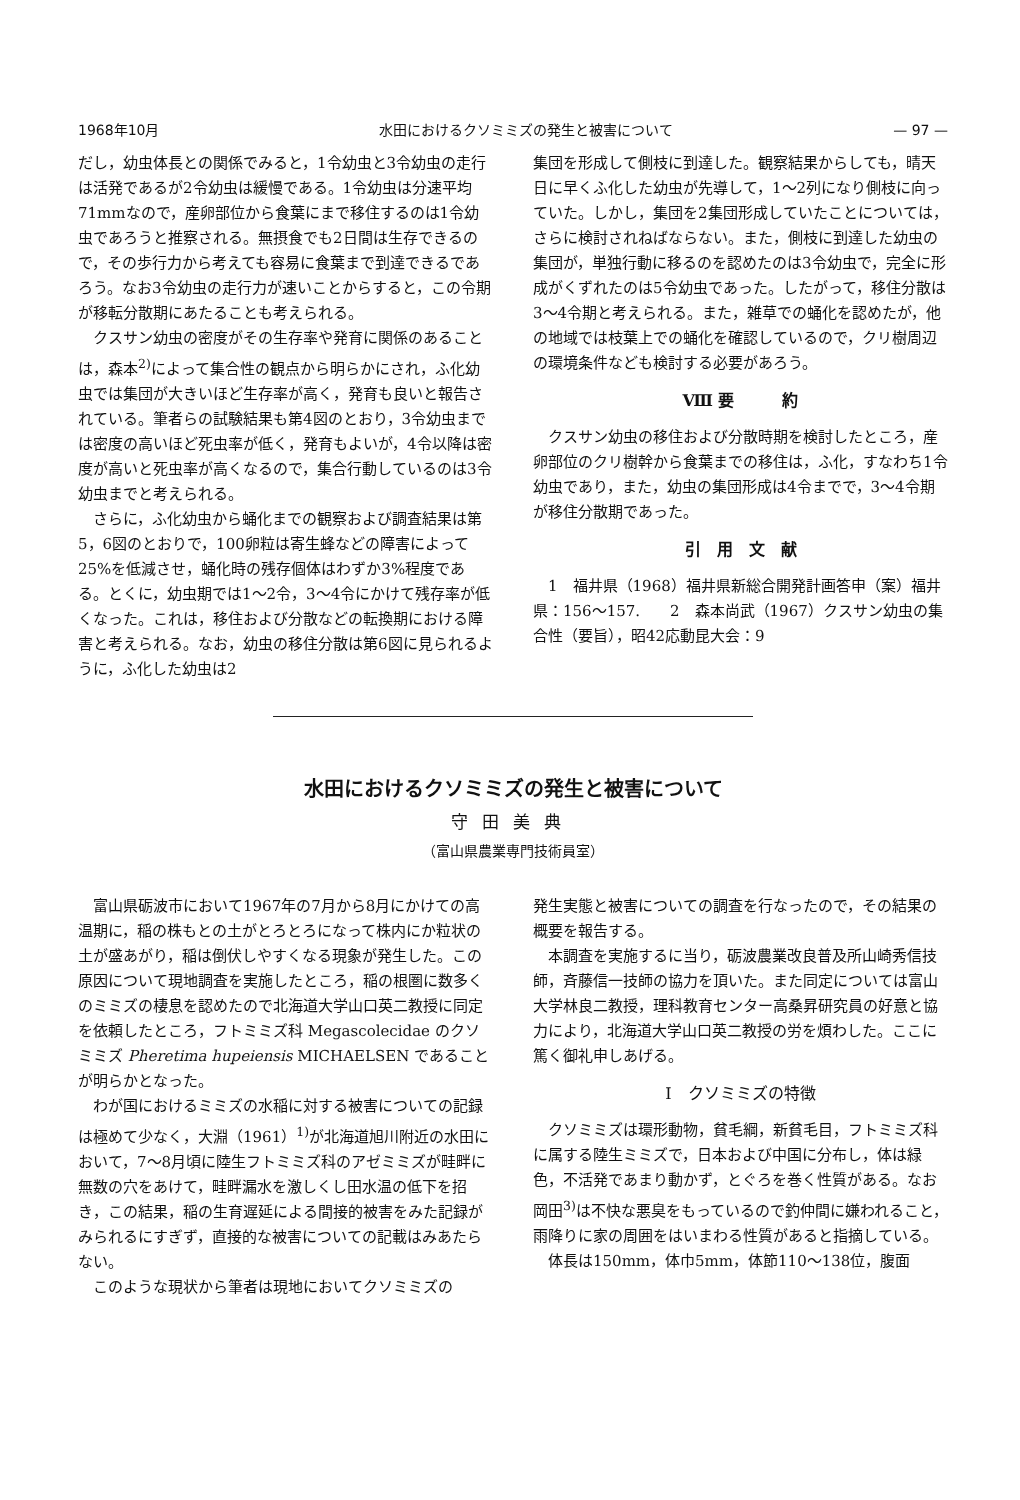1968年10月 水田におけるクソミミズの発生と被害について — 97 —
だし，幼虫体長との関係でみると，1令幼虫と3令幼虫の走行は活発であるが2令幼虫は緩慢である。1令幼虫は分速平均71mmなので，産卵部位から食葉にまで移住するのは1令幼虫であろうと推察される。無摂食でも2日間は生存できるので，その歩行力から考えても容易に食葉まで到達できるであろう。なお3令幼虫の走行力が速いことからすると，この令期が移転分散期にあたることも考えられる。
クスサン幼虫の密度がその生存率や発育に関係のあることは，森本<sup>2)</sup>によって集合性の観点から明らかにされ，ふ化幼虫では集団が大きいほど生存率が高く，発育も良いと報告されている。筆者らの試験結果も第4図のとおり，3令幼虫までは密度の高いほど死虫率が低く，発育もよいが，4令以降は密度が高いと死虫率が高くなるので，集合行動しているのは3令幼虫までと考えられる。
さらに，ふ化幼虫から蛹化までの観察および調査結果は第5，6図のとおりで，100卵粒は寄生蜂などの障害によって25%を低減させ，蛹化時の残存個体はわずか3%程度である。とくに，幼虫期では1～2令，3～4令にかけて残存率が低くなった。これは，移住および分散などの転換期における障害と考えられる。なお，幼虫の移住分散は第6図に見られるように，ふ化した幼虫は2
集団を形成して側枝に到達した。観察結果からしても，晴天日に早くふ化した幼虫が先導して，1～2列になり側枝に向っていた。しかし，集団を2集団形成していたことについては，さらに検討されねばならない。また，側枝に到達した幼虫の集団が，単独行動に移るのを認めたのは3令幼虫で，完全に形成がくずれたのは5令幼虫であった。したがって，移住分散は3～4令期と考えられる。また，雑草での蛹化を認めたが，他の地域では枝葉上での蛹化を確認しているので，クリ樹周辺の環境条件なども検討する必要があろう。
Ⅷ 要　　　約
クスサン幼虫の移住および分散時期を検討したところ，産卵部位のクリ樹幹から食葉までの移住は，ふ化，すなわち1令幼虫であり，また，幼虫の集団形成は4令までで，3～4令期が移住分散期であった。
引　用　文　献
1　福井県（1968）福井県新総合開発計画答申（案）福井県：156～157.　　2　森本尚武（1967）クスサン幼虫の集合性（要旨），昭42応動昆大会：9
水田におけるクソミミズの発生と被害について
守田美典
（富山県農業専門技術員室）
富山県砺波市において1967年の7月から8月にかけての高温期に，稲の株もとの土がとろとろになって株内にか粒状の土が盛あがり，稲は倒伏しやすくなる現象が発生した。この原因について現地調査を実施したところ，稲の根圏に数多くのミミズの棲息を認めたので北海道大学山口英二教授に同定を依頼したところ，フトミミズ科 Megascolecidae のクソミミズ Pheretima hupeiensis MICHAELSEN であることが明らかとなった。
わが国におけるミミズの水稲に対する被害についての記録は極めて少なく，大淵（1961）<sup>1)</sup>が北海道旭川附近の水田において，7～8月頃に陸生フトミミズ科のアゼミミズが畦畔に無数の穴をあけて，畦畔漏水を激しくし田水温の低下を招き，この結果，稲の生育遅延による間接的被害をみた記録がみられるにすぎず，直接的な被害についての記載はみあたらない。
このような現状から筆者は現地においてクソミミズの
発生実態と被害についての調査を行なったので，その結果の概要を報告する。
本調査を実施するに当り，砺波農業改良普及所山崎秀信技師，斉藤信一技師の協力を頂いた。また同定については富山大学林良二教授，理科教育センター高桑昇研究員の好意と協力により，北海道大学山口英二教授の労を煩わした。ここに篤く御礼申しあげる。
Ⅰ　クソミミズの特徴
クソミミズは環形動物，貧毛綱，新貧毛目，フトミミズ科に属する陸生ミミズで，日本および中国に分布し，体は緑色，不活発であまり動かず，とぐろを巻く性質がある。なお岡田<sup>3)</sup>は不快な悪臭をもっているので釣仲間に嫌われること，雨降りに家の周囲をはいまわる性質があると指摘している。
体長は150mm，体巾5mm，体節110～138位，腹面